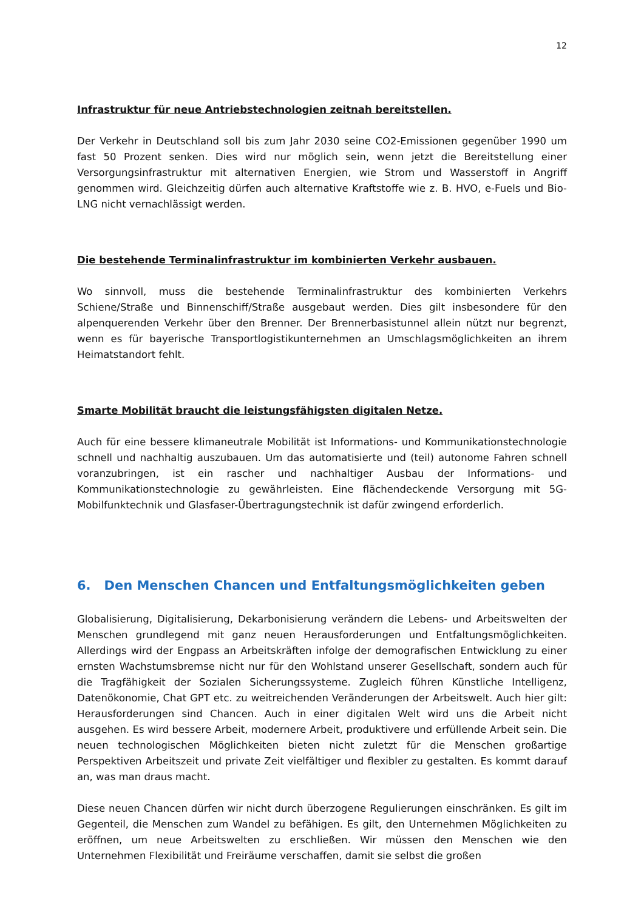12
Infrastruktur für neue Antriebstechnologien zeitnah bereitstellen.
Der Verkehr in Deutschland soll bis zum Jahr 2030 seine CO2-Emissionen gegenüber 1990 um fast 50 Prozent senken. Dies wird nur möglich sein, wenn jetzt die Bereitstellung einer Versorgungsinfrastruktur mit alternativen Energien, wie Strom und Wasserstoff in Angriff genommen wird. Gleichzeitig dürfen auch alternative Kraftstoffe wie z. B. HVO, e-Fuels und Bio-LNG nicht vernachlässigt werden.
Die bestehende Terminalinfrastruktur im kombinierten Verkehr ausbauen.
Wo sinnvoll, muss die bestehende Terminalinfrastruktur des kombinierten Verkehrs Schiene/Straße und Binnenschiff/Straße ausgebaut werden. Dies gilt insbesondere für den alpenquerenden Verkehr über den Brenner. Der Brennerbasistunnel allein nützt nur begrenzt, wenn es für bayerische Transportlogistikunternehmen an Umschlagsmöglichkeiten an ihrem Heimatstandort fehlt.
Smarte Mobilität braucht die leistungsfähigsten digitalen Netze.
Auch für eine bessere klimaneutrale Mobilität ist Informations- und Kommunikationstechnologie schnell und nachhaltig auszubauen. Um das automatisierte und (teil) autonome Fahren schnell voranzubringen, ist ein rascher und nachhaltiger Ausbau der Informations- und Kommunikationstechnologie zu gewährleisten. Eine flächendeckende Versorgung mit 5G-Mobilfunktechnik und Glasfaser-Übertragungstechnik ist dafür zwingend erforderlich.
6. Den Menschen Chancen und Entfaltungsmöglichkeiten geben
Globalisierung, Digitalisierung, Dekarbonisierung verändern die Lebens- und Arbeitswelten der Menschen grundlegend mit ganz neuen Herausforderungen und Entfaltungsmöglichkeiten. Allerdings wird der Engpass an Arbeitskräften infolge der demografischen Entwicklung zu einer ernsten Wachstumsbremse nicht nur für den Wohlstand unserer Gesellschaft, sondern auch für die Tragfähigkeit der Sozialen Sicherungssysteme. Zugleich führen Künstliche Intelligenz, Datenökonomie, Chat GPT etc. zu weitreichenden Veränderungen der Arbeitswelt. Auch hier gilt: Herausforderungen sind Chancen. Auch in einer digitalen Welt wird uns die Arbeit nicht ausgehen. Es wird bessere Arbeit, modernere Arbeit, produktivere und erfüllende Arbeit sein. Die neuen technologischen Möglichkeiten bieten nicht zuletzt für die Menschen großartige Perspektiven Arbeitszeit und private Zeit vielfältiger und flexibler zu gestalten. Es kommt darauf an, was man draus macht.
Diese neuen Chancen dürfen wir nicht durch überzogene Regulierungen einschränken. Es gilt im Gegenteil, die Menschen zum Wandel zu befähigen. Es gilt, den Unternehmen Möglichkeiten zu eröffnen, um neue Arbeitswelten zu erschließen. Wir müssen den Menschen wie den Unternehmen Flexibilität und Freiräume verschaffen, damit sie selbst die großen